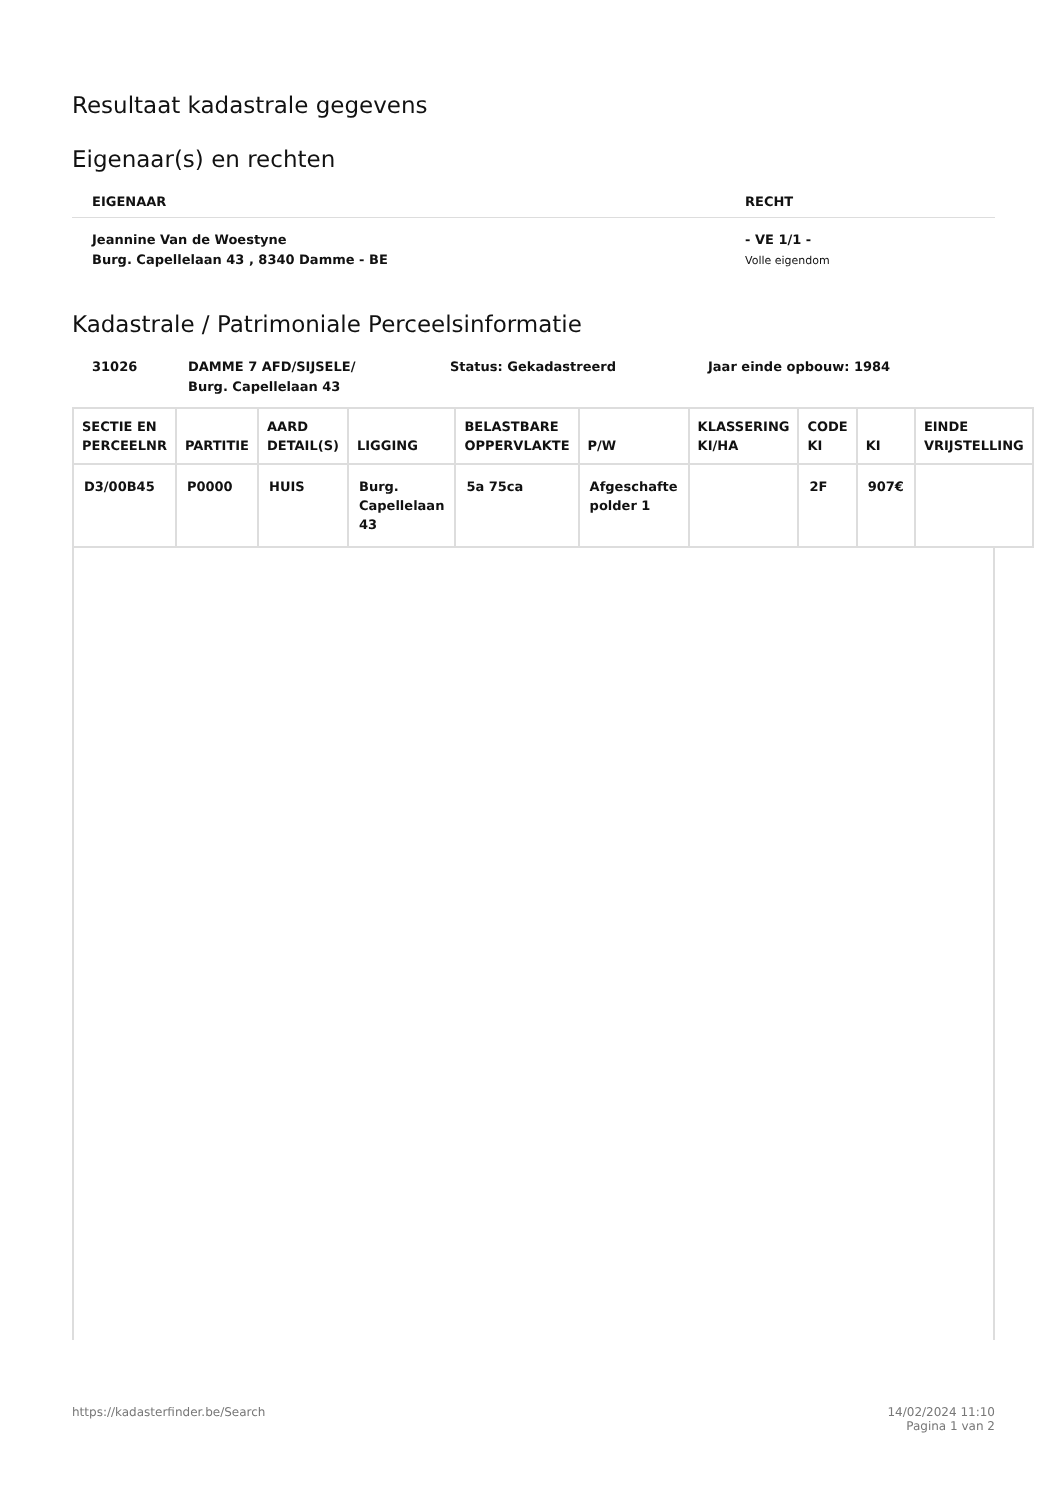Resultaat kadastrale gegevens
Eigenaar(s) en rechten
| EIGENAAR | RECHT |
| --- | --- |
| Jeannine Van de Woestyne Burg. Capellelaan 43 , 8340 Damme - BE | - VE 1/1 - Volle eigendom |
Kadastrale / Patrimoniale Perceelsinformatie
31026 DAMME 7 AFD/SIJSELE/
Burg. Capellelaan 43
Status: Gekadastreerd Jaar einde opbouw: 1984
| SECTIE EN PERCEELNR | PARTITIE | AARD DETAIL(S) | LIGGING | BELASTBARE OPPERVLAKTE | P/W | KLASSERING KI/HA | CODE KI | KI | EINDE VRIJSTELLING |
| --- | --- | --- | --- | --- | --- | --- | --- | --- | --- |
| D3/00B45 | P0000 | HUIS | Burg. Capellelaan 43 | 5a 75ca | Afgeschafte polder 1 | | 2F | 907€ | |
https://kadasterfinder.be/Search
14/02/2024 11:10
Pagina 1 van 2